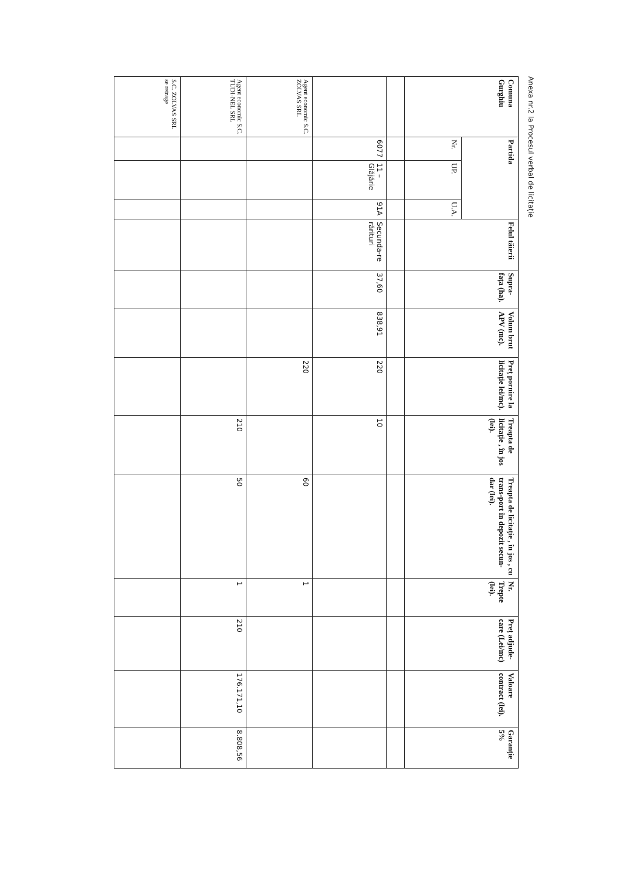Anexa nr.2 la Procesul verbal de licitație
| Comuna Gurghiu | Partida | | | Felul tăierii | Supra-fața (ha). | Volum brut APV (mc). | Preț pornire la licitație lei/mc). | Treapta de licitație , în jos (lei). | Treapta de licitație , în jos , cu trans-port în depozit secun-dar (lei). | Nr. Trepte (lei). | Preț adjude-care (Lei/mc) | Valoare contract (lei). | Garanție 5% |
| --- | --- | --- | --- | --- | --- | --- | --- | --- | --- | --- | --- | --- | --- |
| | Nr. | UP. | U.A. | | | | | | | | | | |
| | 6077 | 11 – Glăjărie | 91A | Secunda-re rărituri | 37,60 | 838,91 | 220 | 10 | | | | | |
| Agent economic S.C. ZOLVAS SRL | | | | | | | 220 | | 60 | 1 | | | |
| Agent economic S.C. TUDI-NEL SRL | | | | | | | | 210 | 50 | 1 | 210 | 176.171,10 | 8.808,56 |
| S.C. ZOLVAS SRL se retrage | | | | | | | | | | | | | |